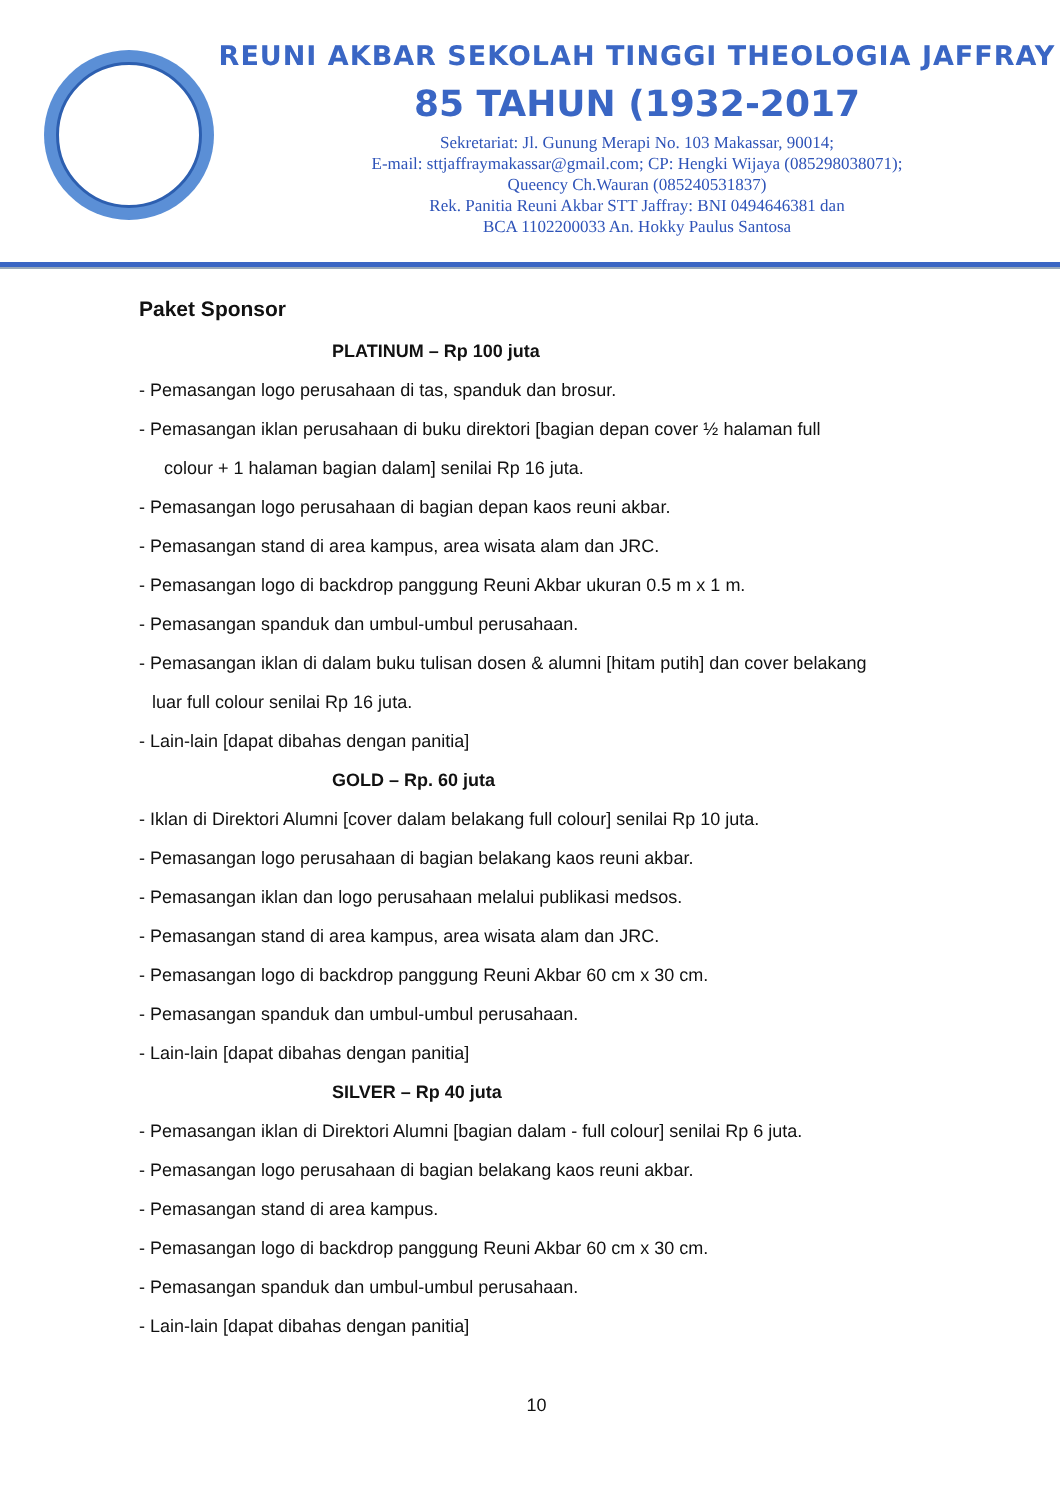REUNI AKBAR SEKOLAH TINGGI THEOLOGIA JAFFRAY
85 TAHUN (1932-2017
Sekretariat: Jl. Gunung Merapi No. 103 Makassar, 90014;
E-mail: sttjaffraymakassar@gmail.com; CP: Hengki Wijaya (085298038071);
Queency Ch.Wauran (085240531837)
Rek. Panitia Reuni Akbar STT Jaffray: BNI 0494646381 dan
BCA 1102200033 An. Hokky Paulus Santosa
Paket Sponsor
PLATINUM – Rp 100 juta
- Pemasangan logo perusahaan di tas, spanduk dan brosur.
- Pemasangan iklan perusahaan di buku direktori [bagian depan cover ½ halaman full
colour + 1 halaman bagian dalam] senilai Rp 16 juta.
- Pemasangan logo perusahaan di bagian depan kaos reuni akbar.
- Pemasangan stand di area kampus, area wisata alam dan JRC.
- Pemasangan logo di backdrop panggung Reuni Akbar ukuran 0.5 m x 1 m.
- Pemasangan spanduk dan umbul-umbul perusahaan.
- Pemasangan iklan di dalam buku tulisan dosen & alumni [hitam putih] dan cover belakang
luar full colour senilai Rp 16 juta.
- Lain-lain [dapat dibahas dengan panitia]
GOLD – Rp. 60 juta
- Iklan di Direktori Alumni [cover dalam belakang full colour] senilai Rp 10 juta.
- Pemasangan logo perusahaan di bagian belakang kaos reuni akbar.
- Pemasangan iklan dan logo perusahaan melalui publikasi medsos.
- Pemasangan stand di area kampus, area wisata alam dan JRC.
- Pemasangan logo di backdrop panggung Reuni Akbar 60 cm x 30 cm.
- Pemasangan spanduk dan umbul-umbul perusahaan.
- Lain-lain [dapat dibahas dengan panitia]
SILVER – Rp 40 juta
- Pemasangan iklan di Direktori Alumni [bagian dalam - full colour] senilai Rp 6 juta.
- Pemasangan logo perusahaan di bagian belakang kaos reuni akbar.
- Pemasangan stand di area kampus.
- Pemasangan logo di backdrop panggung Reuni Akbar 60 cm x 30 cm.
- Pemasangan spanduk dan umbul-umbul perusahaan.
- Lain-lain [dapat dibahas dengan panitia]
10